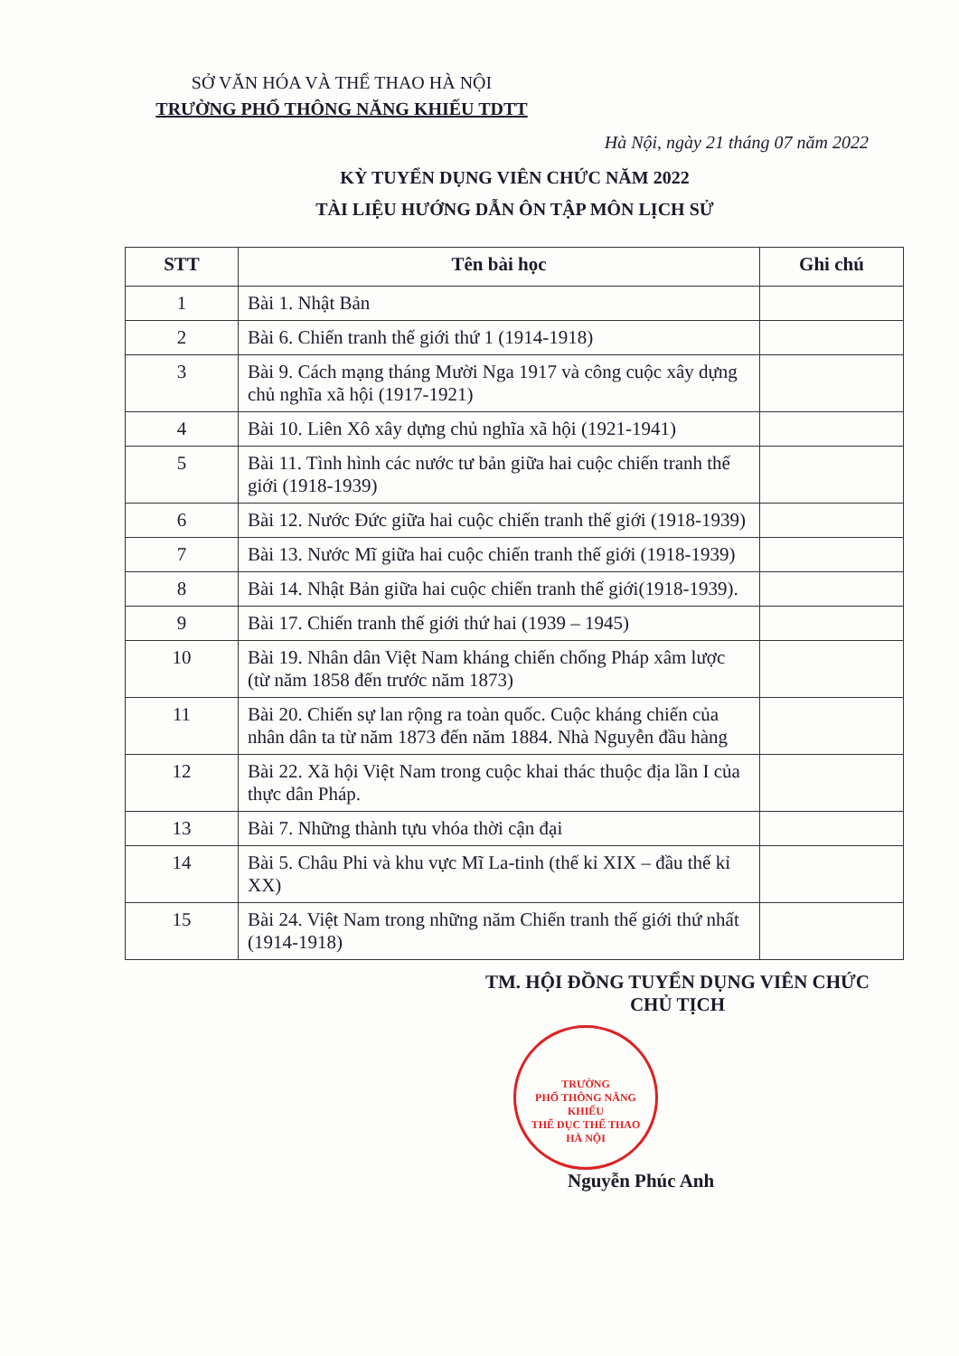SỞ VĂN HÓA VÀ THỂ THAO HÀ NỘI
TRƯỜNG PHỔ THÔNG NĂNG KHIẾU TDTT
Hà Nội, ngày 21 tháng 07 năm 2022
KỲ TUYỂN DỤNG VIÊN CHỨC NĂM 2022
TÀI LIỆU HƯỚNG DẪN ÔN TẬP MÔN LỊCH SỬ
| STT | Tên bài học | Ghi chú |
| --- | --- | --- |
| 1 | Bài 1. Nhật Bản | |
| 2 | Bài 6. Chiến tranh thế giới thứ 1 (1914-1918) | |
| 3 | Bài 9. Cách mạng tháng Mười Nga 1917 và công cuộc xây dựng chủ nghĩa xã hội (1917-1921) | |
| 4 | Bài 10. Liên Xô xây dựng chủ nghĩa xã hội (1921-1941) | |
| 5 | Bài 11. Tình hình các nước tư bản giữa hai cuộc chiến tranh thế giới (1918-1939) | |
| 6 | Bài 12. Nước Đức giữa hai cuộc chiến tranh thế giới (1918-1939) | |
| 7 | Bài 13. Nước Mĩ giữa hai cuộc chiến tranh thế giới (1918-1939) | |
| 8 | Bài 14. Nhật Bản giữa hai cuộc chiến tranh thế giới(1918-1939). | |
| 9 | Bài 17. Chiến tranh thế giới thứ hai (1939 – 1945) | |
| 10 | Bài 19. Nhân dân Việt Nam kháng chiến chống Pháp xâm lược (từ năm 1858 đến trước năm 1873) | |
| 11 | Bài 20. Chiến sự lan rộng ra toàn quốc. Cuộc kháng chiến của nhân dân ta từ năm 1873 đến năm 1884. Nhà Nguyễn đầu hàng | |
| 12 | Bài 22. Xã hội Việt Nam trong cuộc khai thác thuộc địa lần I của thực dân Pháp. | |
| 13 | Bài 7. Những thành tựu vhóa thời cận đại | |
| 14 | Bài 5. Châu Phi và khu vực Mĩ La-tinh (thế kỉ XIX – đầu thế kỉ XX) | |
| 15 | Bài 24. Việt Nam trong những năm Chiến tranh thế giới thứ nhất (1914-1918) | |
TM. HỘI ĐỒNG TUYỂN DỤNG VIÊN CHỨC
CHỦ TỊCH
TRƯỜNG
PHỔ THÔNG NĂNG KHIẾU
THỂ DỤC THỂ THAO
HÀ NỘI
Nguyễn Phúc Anh